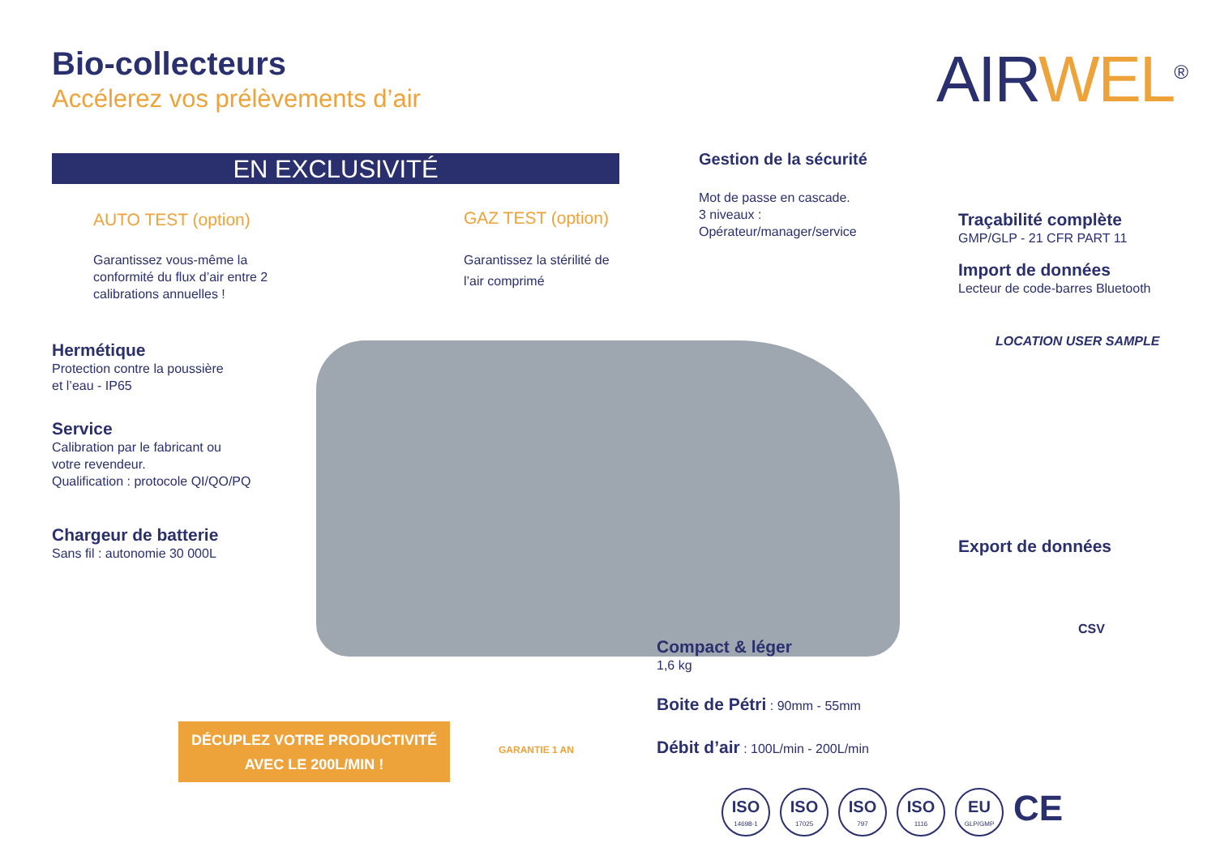Bio-collecteurs
Accélerez vos prélèvements d’air
AIR WEL<sup>®</sup>
EN EXCLUSIVITÉ
AUTO TEST (option)
Garantissez vous-même la conformité du flux d’air entre 2 calibrations annuelles !
GAZ TEST (option)
Garantissez la stérilité de l’air comprimé
Gestion de la sécurité
Mot de passe en cascade.
3 niveaux :
Opérateur/manager/service
Traçabilité complète
GMP/GLP - 21 CFR PART 11
Import de données
Lecteur de code-barres Bluetooth
LOCATION USER SAMPLE
Hermétique
Protection contre la poussière
et l’eau - IP65
Service
Calibration par le fabricant ou
votre revendeur.
Qualification : protocole QI/QO/PQ
Chargeur de batterie
Sans fil : autonomie 30 000L
Export de données
CSV
Compact & léger
1,6 kg
Boite de Pétri : 90mm - 55mm
Débit d’air : 100L/min - 200L/min
DÉCUPLEZ VOTRE PRODUCTIVITÉ
AVEC LE 200L/MIN !
GARANTIE 1 AN
ISO 14698-1 ISO 17025 ISO 797 ISO 1116 EU GLP/GMP CE